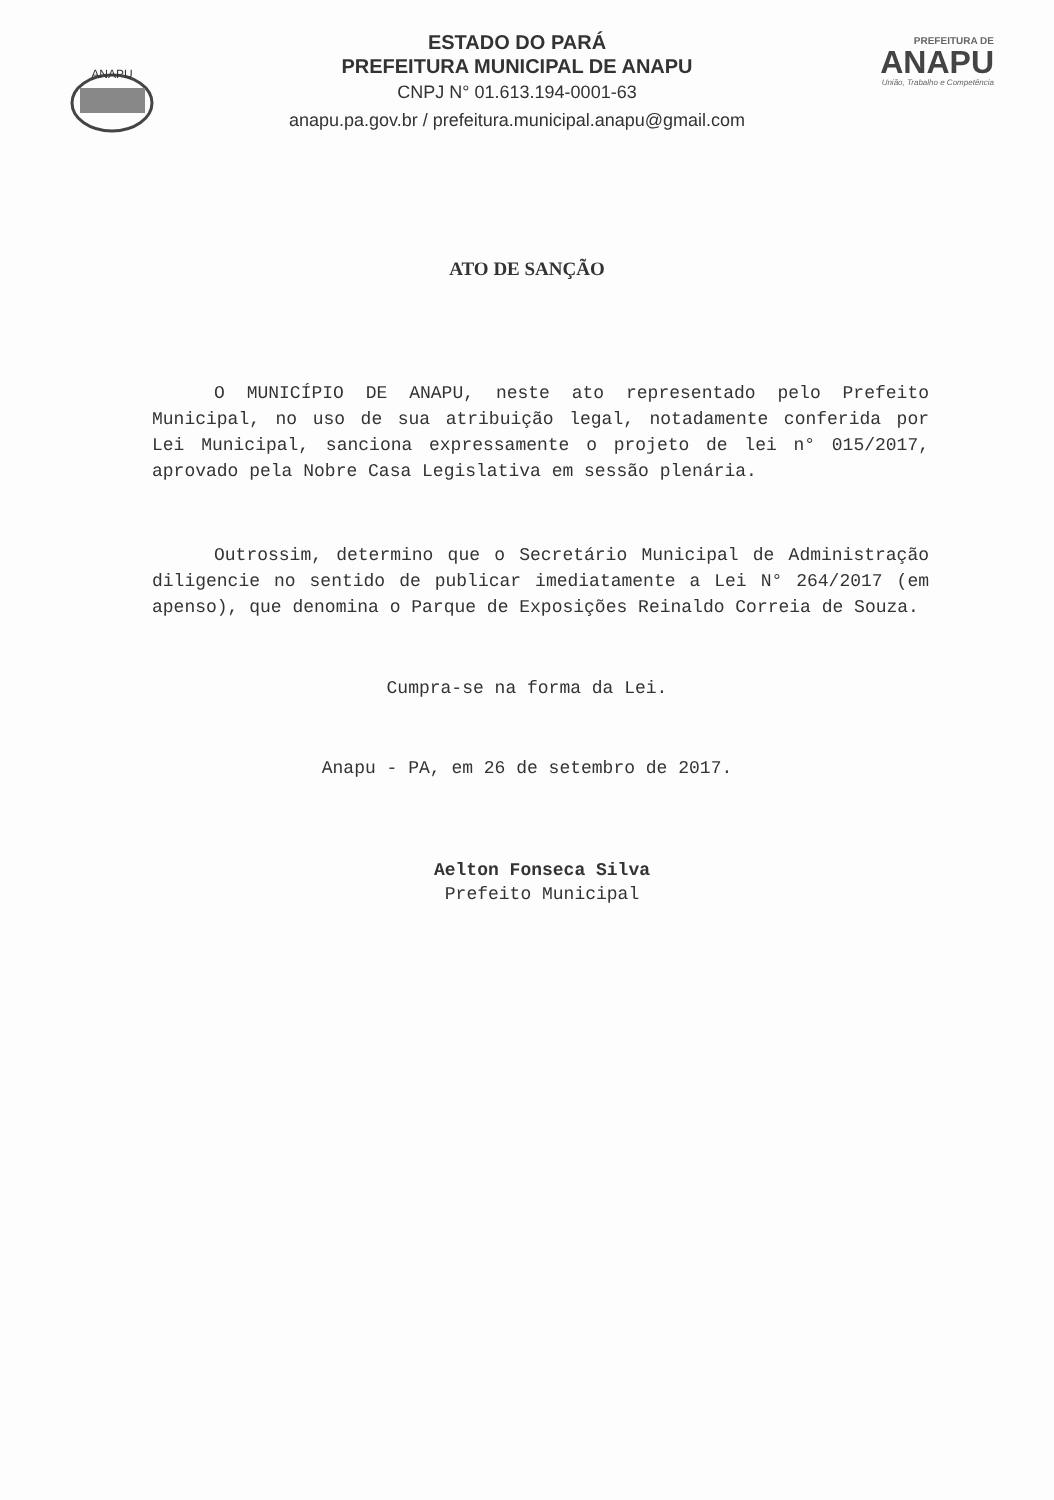ANAPU
ESTADO DO PARÁ
PREFEITURA MUNICIPAL DE ANAPU
CNPJ N° 01.613.194-0001-63
anapu.pa.gov.br / prefeitura.municipal.anapu@gmail.com
PREFEITURA DE
ANAPU
União, Trabalho e Competência
ATO DE SANÇÃO
O MUNICÍPIO DE ANAPU, neste ato representado pelo Prefeito Municipal, no uso de sua atribuição legal, notadamente conferida por Lei Municipal, sanciona expressamente o projeto de lei n° 015/2017, aprovado pela Nobre Casa Legislativa em sessão plenária.
Outrossim, determino que o Secretário Municipal de Administração diligencie no sentido de publicar imediatamente a Lei N° 264/2017 (em apenso), que denomina o Parque de Exposições Reinaldo Correia de Souza.
Cumpra-se na forma da Lei.
Anapu - PA, em 26 de setembro de 2017.
Aelton Fonseca Silva
Prefeito Municipal